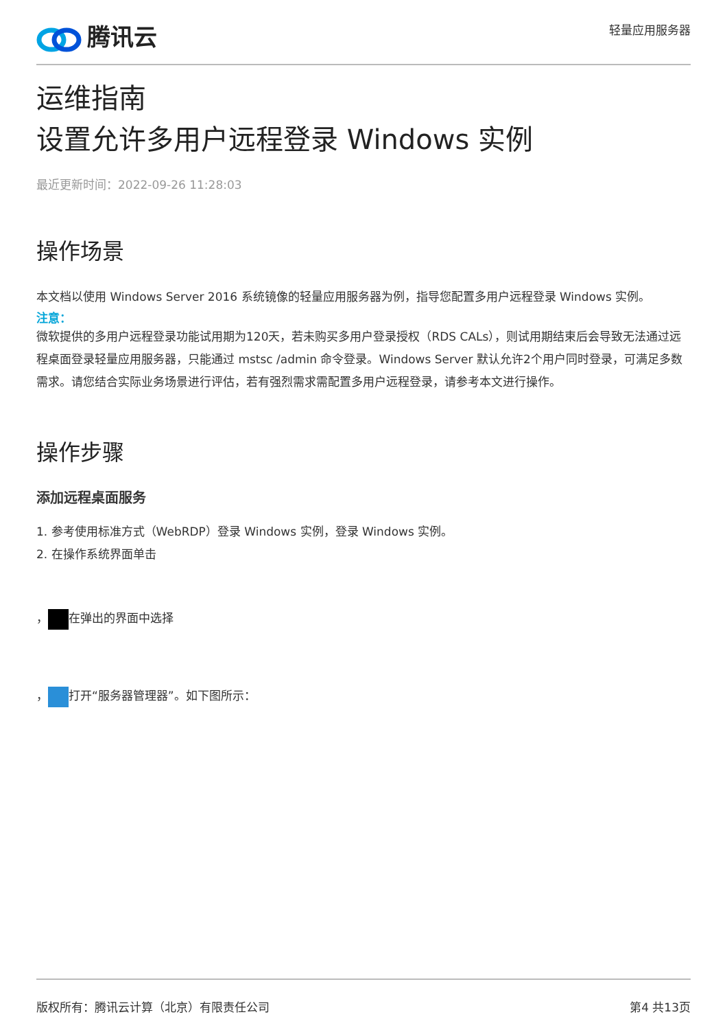腾讯云
轻量应用服务器
运维指南
设置允许多用户远程登录 Windows 实例
最近更新时间：2022-09-26 11:28:03
操作场景
本文档以使用 Windows Server 2016 系统镜像的轻量应用服务器为例，指导您配置多用户远程登录 Windows 实例。
注意：
微软提供的多用户远程登录功能试用期为120天，若未购买多用户登录授权（RDS CALs），则试用期结束后会导致无法通过远程桌面登录轻量应用服务器，只能通过 mstsc /admin 命令登录。Windows Server 默认允许2个用户同时登录，可满足多数需求。请您结合实际业务场景进行评估，若有强烈需求需配置多用户远程登录，请参考本文进行操作。
操作步骤
添加远程桌面服务
1. 参考使用标准方式（WebRDP）登录 Windows 实例，登录 Windows 实例。
2. 在操作系统界面单击
， 在弹出的界面中选择
， 打开“服务器管理器”。如下图所示：
版权所有：腾讯云计算（北京）有限责任公司 第4 共13页